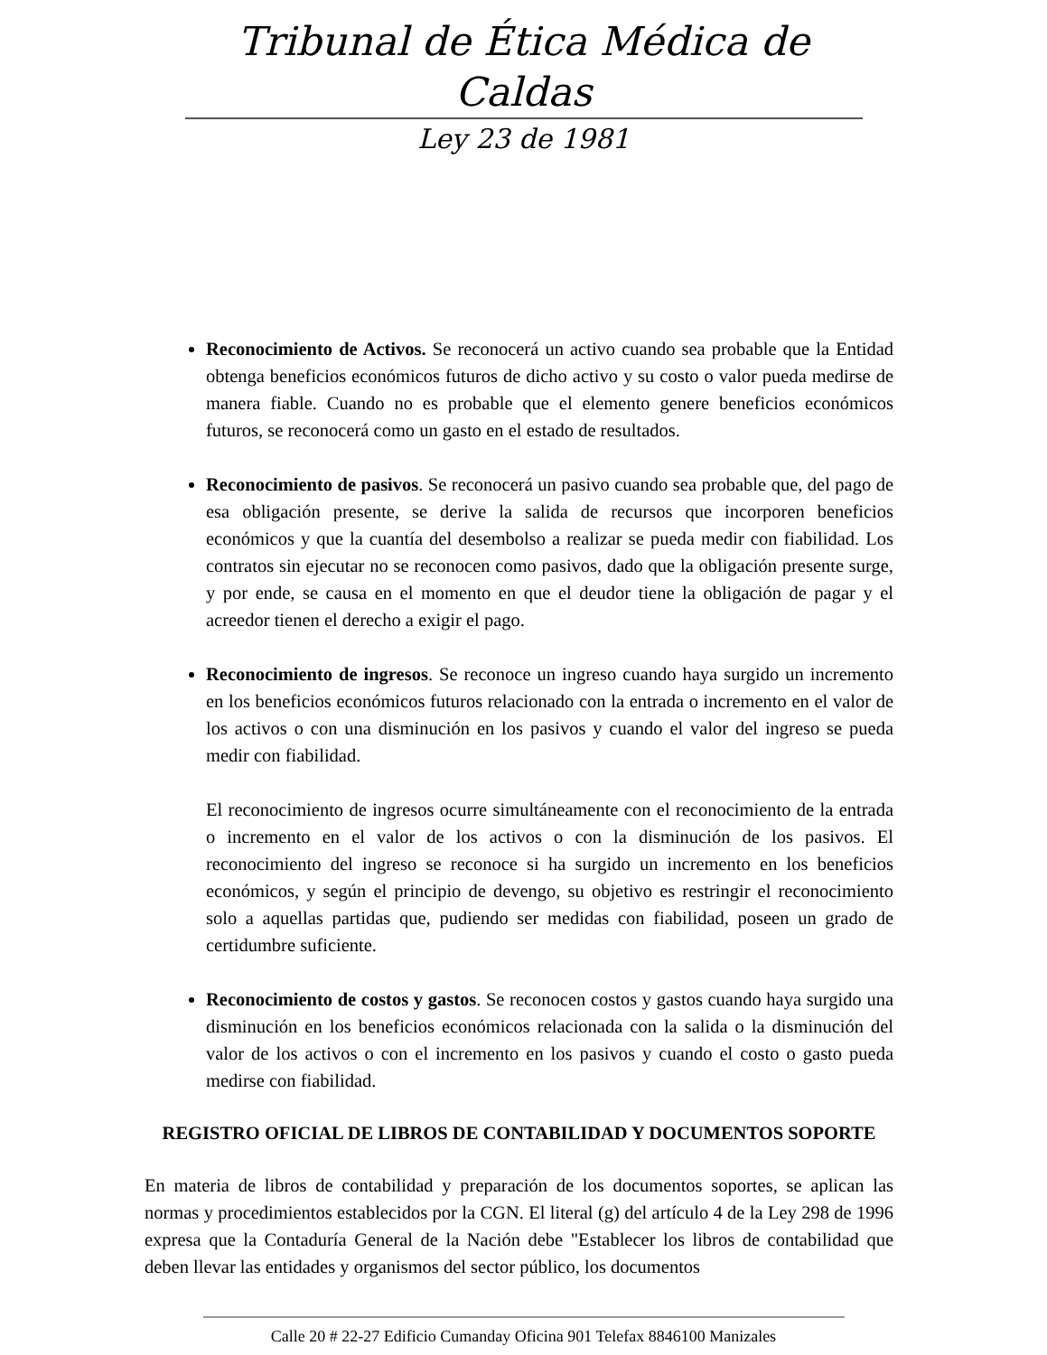Tribunal de Ética Médica de Caldas
Ley 23 de 1981
Reconocimiento de Activos. Se reconocerá un activo cuando sea probable que la Entidad obtenga beneficios económicos futuros de dicho activo y su costo o valor pueda medirse de manera fiable. Cuando no es probable que el elemento genere beneficios económicos futuros, se reconocerá como un gasto en el estado de resultados.
Reconocimiento de pasivos. Se reconocerá un pasivo cuando sea probable que, del pago de esa obligación presente, se derive la salida de recursos que incorporen beneficios económicos y que la cuantía del desembolso a realizar se pueda medir con fiabilidad. Los contratos sin ejecutar no se reconocen como pasivos, dado que la obligación presente surge, y por ende, se causa en el momento en que el deudor tiene la obligación de pagar y el acreedor tienen el derecho a exigir el pago.
Reconocimiento de ingresos. Se reconoce un ingreso cuando haya surgido un incremento en los beneficios económicos futuros relacionado con la entrada o incremento en el valor de los activos o con una disminución en los pasivos y cuando el valor del ingreso se pueda medir con fiabilidad.
El reconocimiento de ingresos ocurre simultáneamente con el reconocimiento de la entrada o incremento en el valor de los activos o con la disminución de los pasivos. El reconocimiento del ingreso se reconoce si ha surgido un incremento en los beneficios económicos, y según el principio de devengo, su objetivo es restringir el reconocimiento solo a aquellas partidas que, pudiendo ser medidas con fiabilidad, poseen un grado de certidumbre suficiente.
Reconocimiento de costos y gastos. Se reconocen costos y gastos cuando haya surgido una disminución en los beneficios económicos relacionada con la salida o la disminución del valor de los activos o con el incremento en los pasivos y cuando el costo o gasto pueda medirse con fiabilidad.
REGISTRO OFICIAL DE LIBROS DE CONTABILIDAD Y DOCUMENTOS SOPORTE
En materia de libros de contabilidad y preparación de los documentos soportes, se aplican las normas y procedimientos establecidos por la CGN. El literal (g) del artículo 4 de la Ley 298 de 1996 expresa que la Contaduría General de la Nación debe "Establecer los libros de contabilidad que deben llevar las entidades y organismos del sector público, los documentos
Calle 20 # 22-27 Edificio Cumanday Oficina 901 Telefax 8846100 Manizales